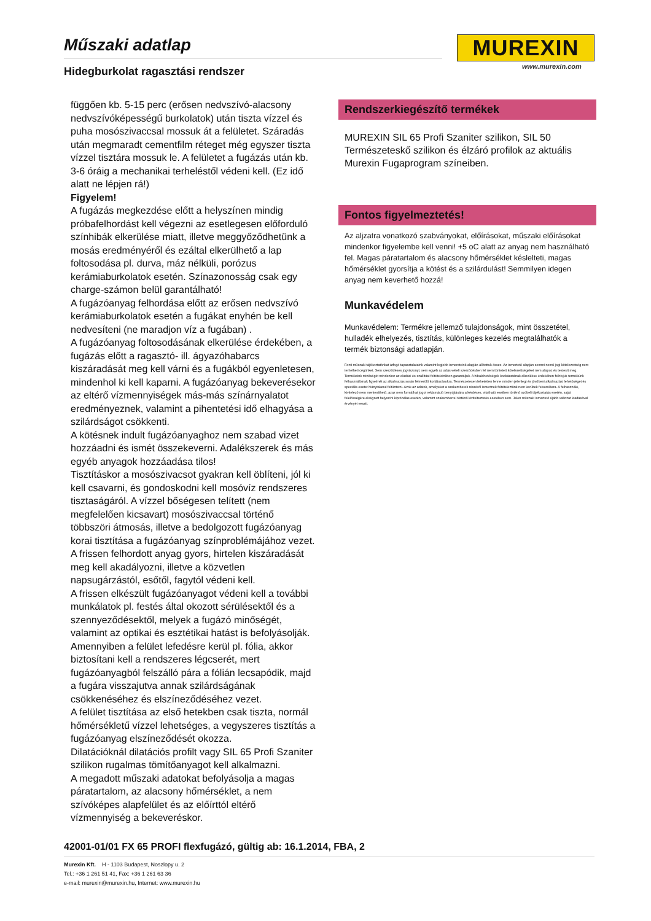Műszaki adatlap
Hidegburkolat ragasztási rendszer
MUREXIN
www.murexin.com
függően kb. 5-15 perc (erősen nedvszívó-alacsony nedvszívóképességű burkolatok) után tiszta vízzel és puha mosószivaccsal mossuk át a felületet. Száradás után megmaradt cementfilm réteget még egyszer tiszta vízzel tisztára mossuk le. A felületet a fugázás után kb. 3-6 óráig a mechanikai terheléstől védeni kell. (Ez idő alatt ne lépjen rá!)
Figyelem!
A fugázás megkezdése előtt a helyszínen mindig próbafelhordást kell végezni az esetlegesen előforduló színhibák elkerülése miatt, illetve meggyőződhetünk a mosás eredményéről és ezáltal elkerülhető a lap foltosodása pl. durva, máz nélküli, porózus kerámiaburkolatok esetén. Színazonosság csak egy charge-számon belül garantálható!
A fugázóanyag felhordása előtt az erősen nedvszívó kerámiaburkolatok esetén a fugákat enyhén be kell nedvesíteni (ne maradjon víz a fugában) .
A fugázóanyag foltosodásának elkerülése érdekében, a fugázás előtt a ragasztó- ill. ágyazóhabarcs kiszáradását meg kell várni és a fugákból egyenletesen, mindenhol ki kell kaparni. A fugázóanyag bekeverésekor az eltérő vízmennyiségek más-más színárnyalatot eredményeznek, valamint a pihentetési idő elhagyása a szilárdságot csökkenti.
A kötésnek indult fugázóanyaghoz nem szabad vizet hozzáadni és ismét összekeverni. Adalékszerek és más egyéb anyagok hozzáadása tilos!
Tisztításkor a mosószivacsot gyakran kell öblíteni, jól ki kell csavarni, és gondoskodni kell mosóvíz rendszeres tisztaságáról. A vízzel bőségesen telített (nem megfelelően kicsavart) mosószivaccsal történő többszöri átmosás, illetve a bedolgozott fugázóanyag korai tisztítása a fugázóanyag színproblémájához vezet. A frissen felhordott anyag gyors, hirtelen kiszáradását meg kell akadályozni, illetve a közvetlen napsugárzástól, esőtől, fagytól védeni kell.
A frissen elkészült fugázóanyagot védeni kell a további munkálatok pl. festés által okozott sérülésektől és a szennyeződésektől, melyek a fugázó minőségét, valamint az optikai és esztétikai hatást is befolyásolják. Amennyiben a felület lefedésre kerül pl. fólia, akkor biztosítani kell a rendszeres légcserét, mert fugázóanyagból felszálló pára a fólián lecsapódik, majd a fugára visszajutva annak szilárdságának csökkenéséhez és elszíneződéséhez vezet.
A felület tisztítása az első hetekben csak tiszta, normál hőmérsékletű vízzel lehetséges, a vegyszeres tisztítás a fugázóanyag elszíneződését okozza.
Dilatációknál dilatációs profilt vagy SIL 65 Profi Szaniter szilikon rugalmas tömítőanyagot kell alkalmazni.
A megadott műszaki adatokat befolyásolja a magas páratartalom, az alacsony hőmérséklet, a nem szívóképes alapfelület és az előírttól eltérő vízmennyiség a bekeveréskor.
Rendszerkiegészítő termékek
MUREXIN SIL 65 Profi Szaniter szilikon, SIL 50 Természeteskő szilikon és élzáró profilok az aktuális Murexin Fugaprogram színeiben.
Fontos figyelmeztetés!
Az aljzatra vonatkozó szabványokat, előírásokat, műszaki előírásokat mindenkor figyelembe kell venni! +5 oC alatt az anyag nem használható fel. Magas páratartalom és alacsony hőmérséklet késlelteti, magas hőmérséklet gyorsítja a kötést és a szilárdulást! Semmilyen idegen anyag nem keverhető hozzá!
Munkavédelem
Munkavédelem: Termékre jellemző tulajdonságok, mint összetétel, hulladék elhelyezés, tisztítás, különleges kezelés megtalálhatók a termék biztonsági adatlapján.
Fenti műszaki tájékoztatónkat átfogó tapasztalataink valamint legjobb ismereteink alapján állítottuk össze. Az ismertető alapján semmi nemű jogi kötelezettség nem terhelheti cégünket. Sem szerződéses jogviszonyt, sem egyéb az adás-vételi szerződésben fel nem tüntetett kötelezettségeket nem alapoz és testesít meg. Termékeink minőségét mindenkor az eladási és szállítási feltételeinkben garantáljuk. A hibalehetőségek kockázatának elkerülése érdekében felhívjuk termékünk felhasználóinak figyelmét az alkalmazás során felmerülő korlátozásokra. Természetesen lehetetlen lenne minden jelenlegi és jövőbeni alkalmazási lehetőséget és speciális esetet hiánytalanul feltüntetni. Azok az adatok, amelyeket a szakemberek részéről ismertnek feltételeztünk nem kerültek felsorolásra. A felhasználó, kivitelező nem mentesíthető, azaz nem formálhat jogot reklamáció benyújtására a kérdéses, vitatható esetben történő szóbeli tájékoztatás esetén, saját felelősségére elvégzett helyszíni kipróbálás esetén, valamint szakemberrel történő kivitelteztetés esetében sem. Jelen műszaki ismertető újabb változat kiadásával érvényét veszti.
42001-01/01 FX 65 PROFI flexfugázó, gültig ab: 16.1.2014, FBA, 2
Murexin Kft. H - 1103 Budapest, Noszlopy u. 2
Tel.: +36 1 261 51 41, Fax: +36 1 261 63 36
e-mail: murexin@murexin.hu, Internet: www.murexin.hu